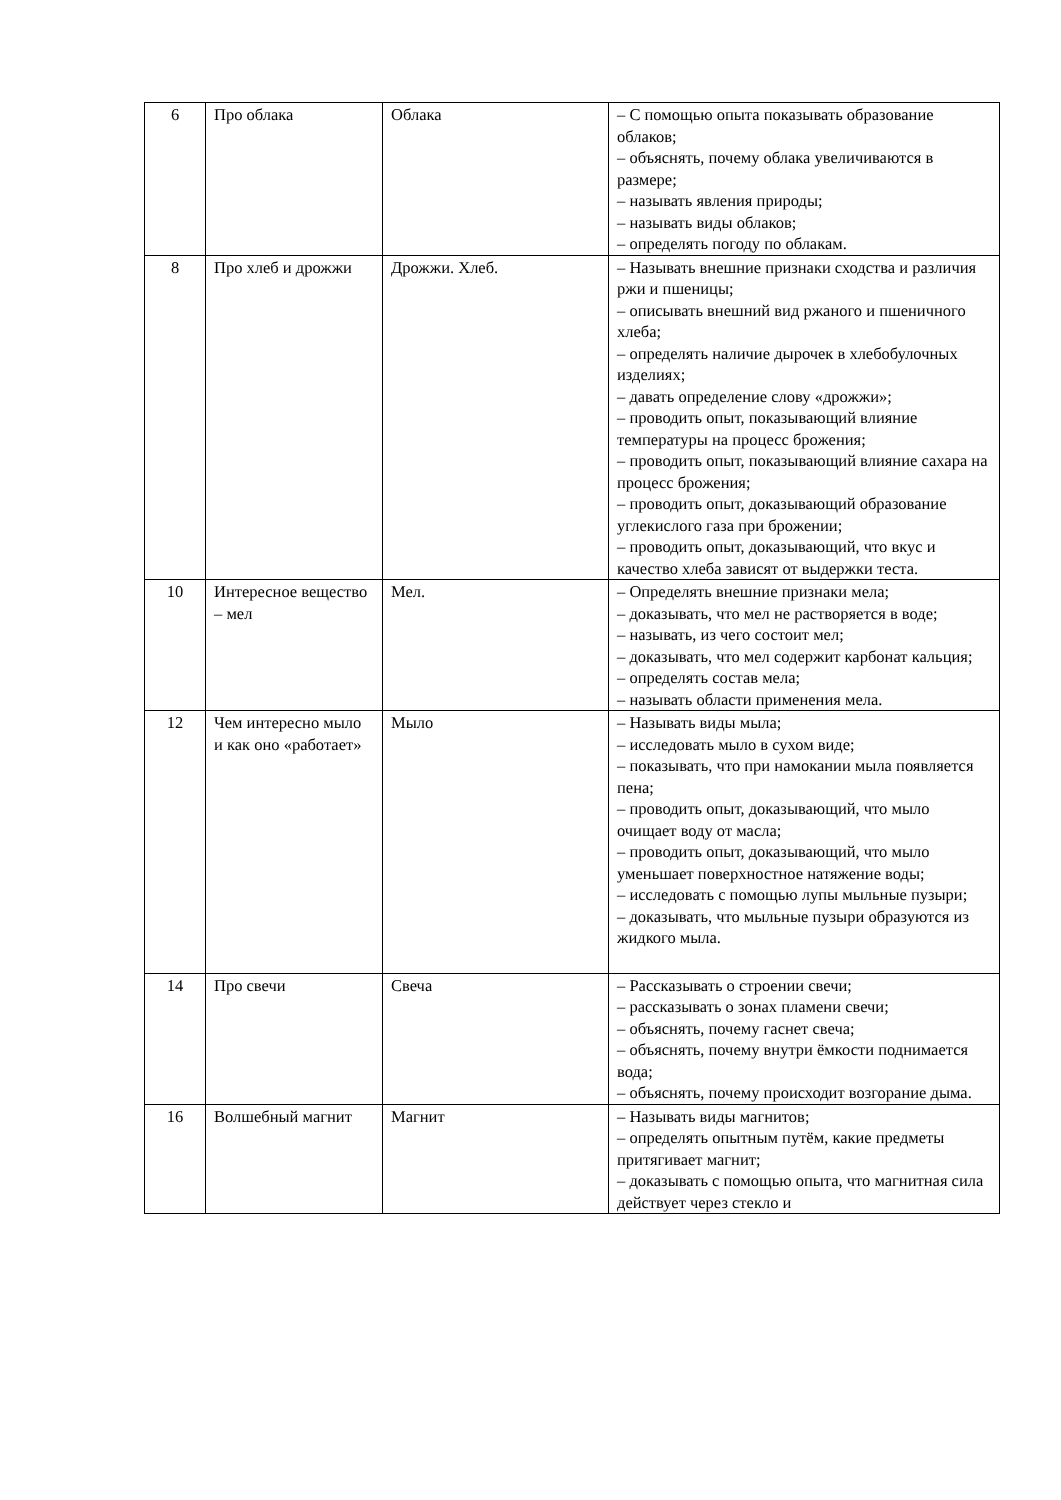| 6 | Про облака | Облака | – С помощью опыта показывать образование облаков; – объяснять, почему облака увеличиваются в размере; – называть явления природы; – называть виды облаков; – определять погоду по облакам. |
| 8 | Про хлеб и дрожжи | Дрожжи. Хлеб. | – Называть внешние признаки сходства и различия ржи и пшеницы; – описывать внешний вид ржаного и пшеничного хлеба; – определять наличие дырочек в хлебобулочных изделиях; – давать определение слову «дрожжи»; – проводить опыт, показывающий влияние температуры на процесс брожения; – проводить опыт, показывающий влияние сахара на процесс брожения; – проводить опыт, доказывающий образование углекислого газа при брожении; – проводить опыт, доказывающий, что вкус и качество хлеба зависят от выдержки теста. |
| 10 | Интересное вещество – мел | Мел. | – Определять внешние признаки мела; – доказывать, что мел не растворяется в воде; – называть, из чего состоит мел; – доказывать, что мел содержит карбонат кальция; – определять состав мела; – называть области применения мела. |
| 12 | Чем интересно мыло и как оно «работает» | Мыло | – Называть виды мыла; – исследовать мыло в сухом виде; – показывать, что при намокании мыла появляется пена; – проводить опыт, доказывающий, что мыло очищает воду от масла; – проводить опыт, доказывающий, что мыло уменьшает поверхностное натяжение воды; – исследовать с помощью лупы мыльные пузыри; – доказывать, что мыльные пузыри образуются из жидкого мыла. |
| 14 | Про свечи | Свеча | – Рассказывать о строении свечи; – рассказывать о зонах пламени свечи; – объяснять, почему гаснет свеча; – объяснять, почему внутри ёмкости поднимается вода; – объяснять, почему происходит возгорание дыма. |
| 16 | Волшебный магнит | Магнит | – Называть виды магнитов; – определять опытным путём, какие предметы притягивает магнит; – доказывать с помощью опыта, что магнитная сила действует через стекло и |